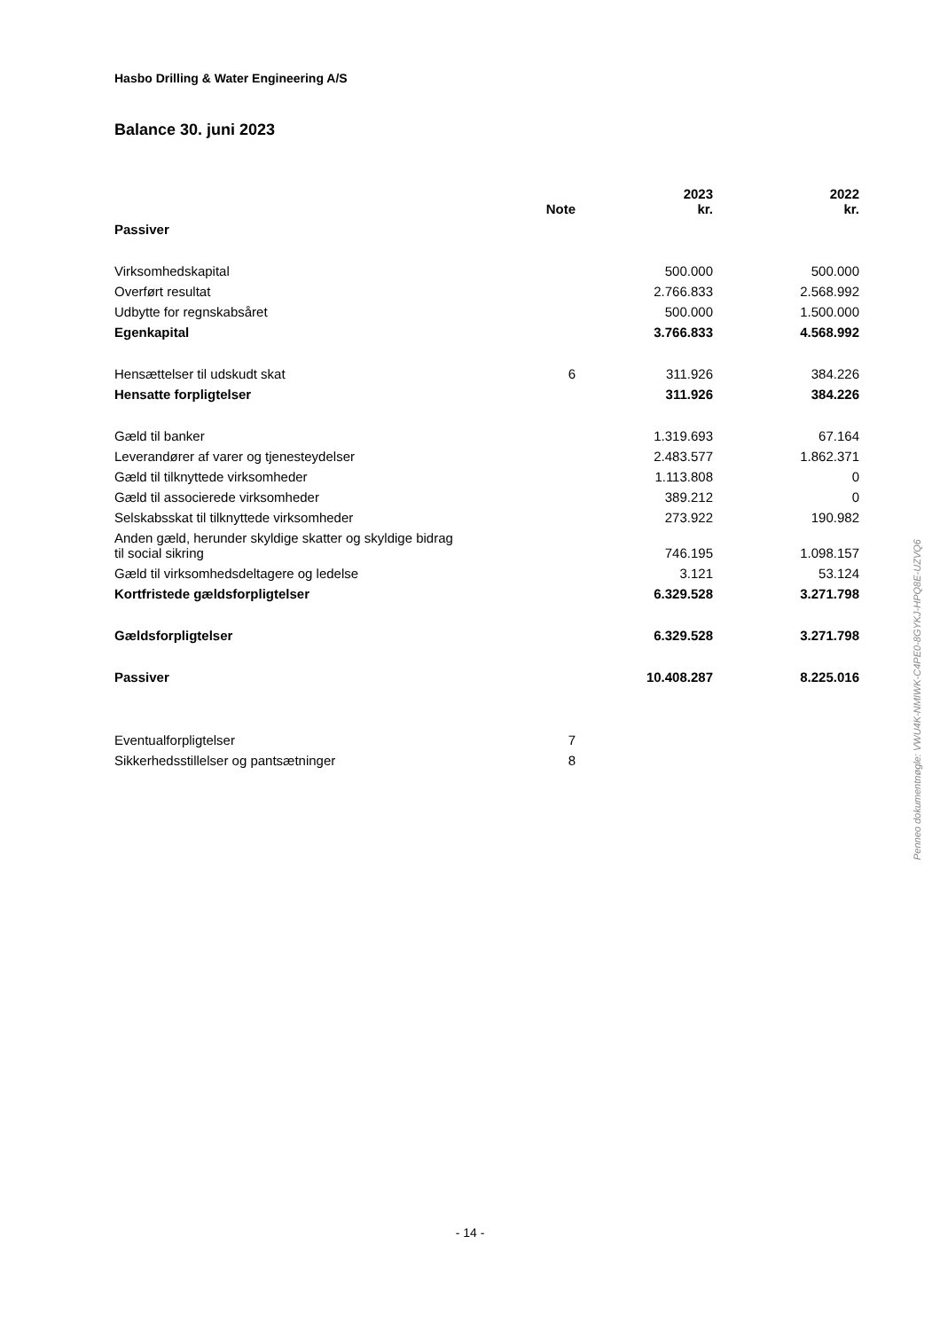Hasbo Drilling & Water Engineering A/S
Balance 30. juni 2023
| | Note | 2023 kr. | 2022 kr. |
| --- | --- | --- | --- |
| Passiver | | | |
| Virksomhedskapital | | 500.000 | 500.000 |
| Overført resultat | | 2.766.833 | 2.568.992 |
| Udbytte for regnskabsåret | | 500.000 | 1.500.000 |
| Egenkapital | | 3.766.833 | 4.568.992 |
| Hensættelser til udskudt skat | 6 | 311.926 | 384.226 |
| Hensatte forpligtelser | | 311.926 | 384.226 |
| Gæld til banker | | 1.319.693 | 67.164 |
| Leverandører af varer og tjenesteydelser | | 2.483.577 | 1.862.371 |
| Gæld til tilknyttede virksomheder | | 1.113.808 | 0 |
| Gæld til associerede virksomheder | | 389.212 | 0 |
| Selskabsskat til tilknyttede virksomheder | | 273.922 | 190.982 |
| Anden gæld, herunder skyldige skatter og skyldige bidrag til social sikring | | 746.195 | 1.098.157 |
| Gæld til virksomhedsdeltagere og ledelse | | 3.121 | 53.124 |
| Kortfristede gældsforpligtelser | | 6.329.528 | 3.271.798 |
| Gældsforpligtelser | | 6.329.528 | 3.271.798 |
| Passiver | | 10.408.287 | 8.225.016 |
| Eventualforpligtelser | 7 | | |
| Sikkerhedsstillelser og pantsætninger | 8 | | |
Penneo dokumentnøgle: VWU4K-NMIWK-C4PE0-8GYKJ-HPQ8E-UZVQ6
- 14 -